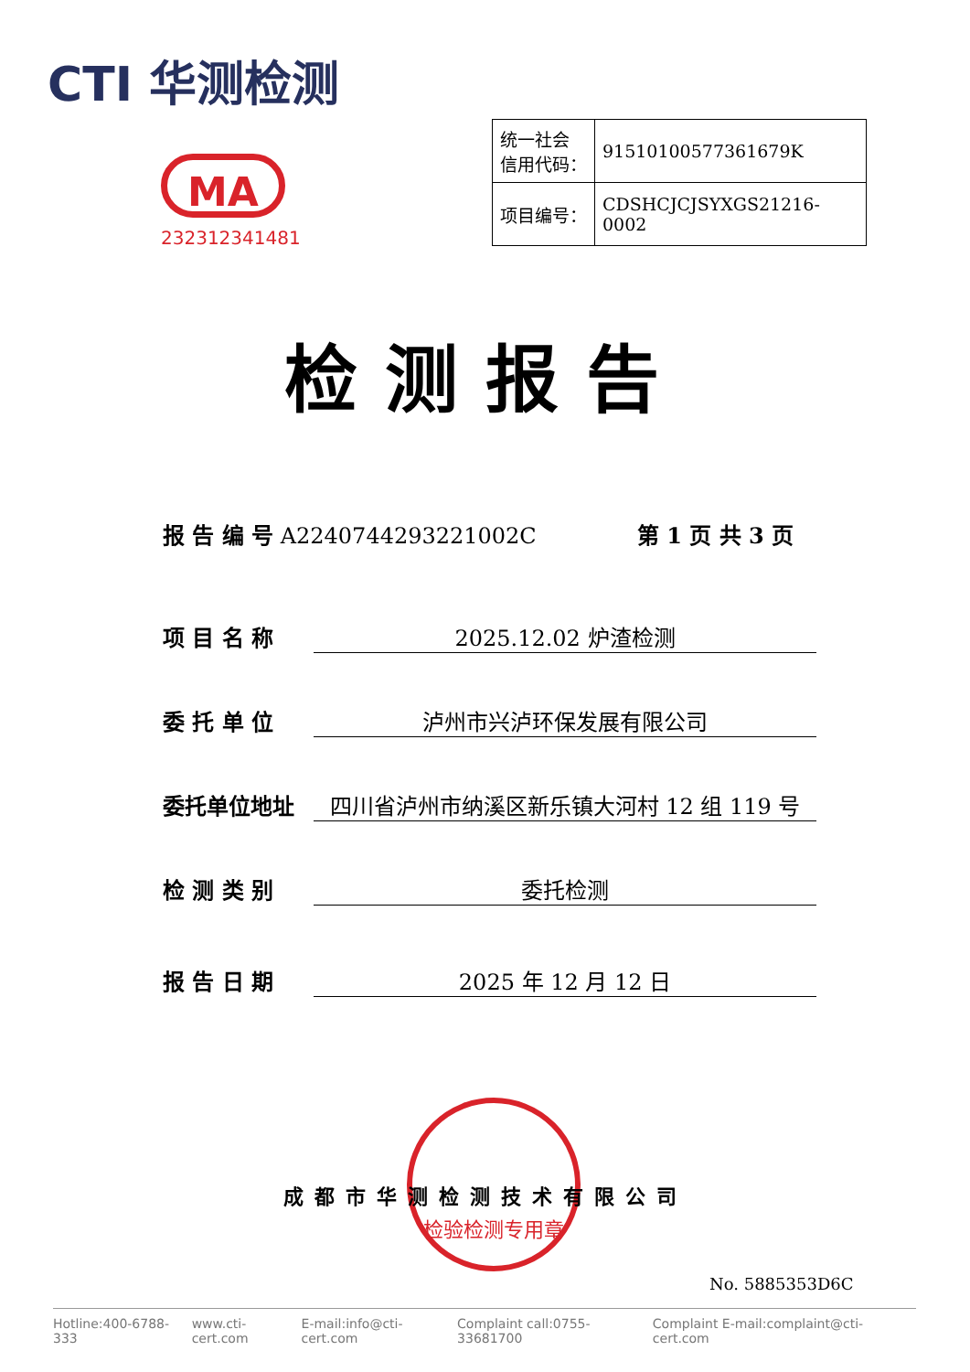CTI 华测检测
MA
232312341481
| 统一社会 信用代码： | 91510100577361679K |
| 项目编号： | CDSHCJCJSYXGS21216-0002 |
检测报告
报 告 编 号 A2240744293221002C 第 1 页 共 3 页
项 目 名 称 2025.12.02 炉渣检测
委 托 单 位 泸州市兴泸环保发展有限公司
委托单位地址 四川省泸州市纳溪区新乐镇大河村 12 组 119 号
检 测 类 别 委托检测
报 告 日 期 2025 年 12 月 12 日
检验检测专用章
成都市华测检测技术有限公司
No. 5885353D6C
Hotline:400-6788-333 www.cti-cert.com E-mail:info@cti-cert.com Complaint call:0755-33681700 Complaint E-mail:complaint@cti-cert.com